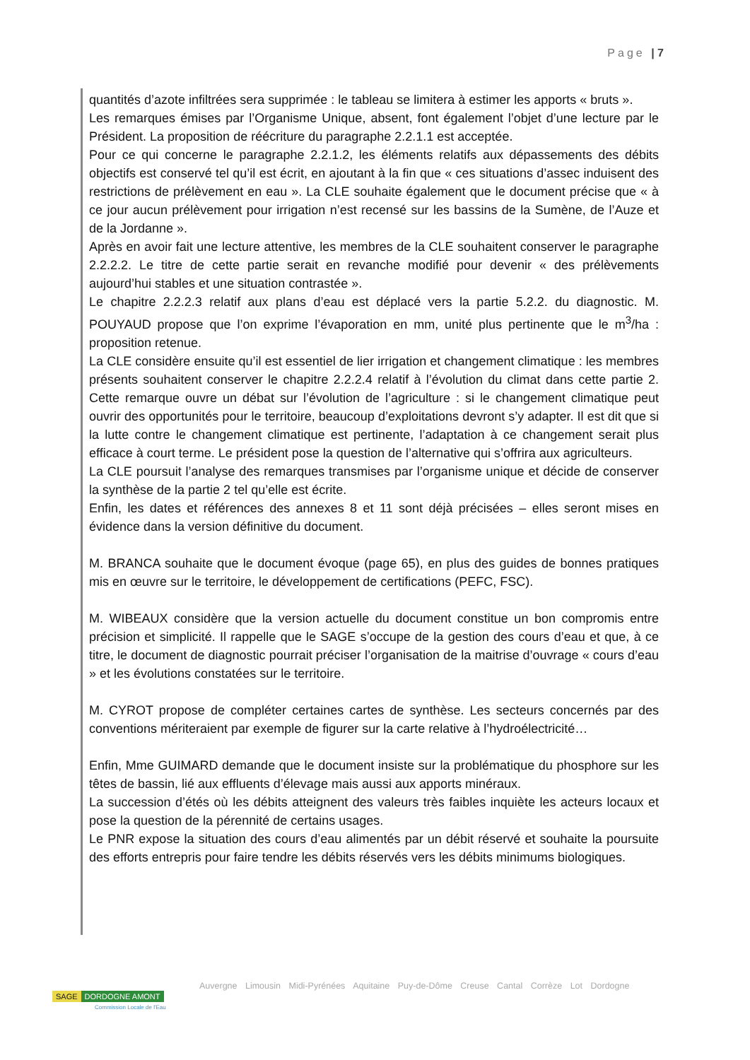Page | 7
quantités d’azote infiltrées sera supprimée : le tableau se limitera à estimer les apports « bruts ».
Les remarques émises par l’Organisme Unique, absent, font également l’objet d’une lecture par le Président. La proposition de réécriture du paragraphe 2.2.1.1 est acceptée.
Pour ce qui concerne le paragraphe 2.2.1.2, les éléments relatifs aux dépassements des débits objectifs est conservé tel qu’il est écrit, en ajoutant à la fin que « ces situations d’assec induisent des restrictions de prélèvement en eau ». La CLE souhaite également que le document précise que « à ce jour aucun prélèvement pour irrigation n’est recensé sur les bassins de la Sumène, de l’Auze et de la Jordanne ».
Après en avoir fait une lecture attentive, les membres de la CLE souhaitent conserver le paragraphe 2.2.2.2. Le titre de cette partie serait en revanche modifié pour devenir « des prélèvements aujourd’hui stables et une situation contrastée ».
Le chapitre 2.2.2.3 relatif aux plans d’eau est déplacé vers la partie 5.2.2. du diagnostic. M. POUYAUD propose que l’on exprime l’évaporation en mm, unité plus pertinente que le m<sup>3</sup>/ha : proposition retenue.
La CLE considère ensuite qu’il est essentiel de lier irrigation et changement climatique : les membres présents souhaitent conserver le chapitre 2.2.2.4 relatif à l’évolution du climat dans cette partie 2. Cette remarque ouvre un débat sur l’évolution de l’agriculture : si le changement climatique peut ouvrir des opportunités pour le territoire, beaucoup d’exploitations devront s’y adapter. Il est dit que si la lutte contre le changement climatique est pertinente, l’adaptation à ce changement serait plus efficace à court terme. Le président pose la question de l’alternative qui s’offrira aux agriculteurs.
La CLE poursuit l’analyse des remarques transmises par l’organisme unique et décide de conserver la synthèse de la partie 2 tel qu’elle est écrite.
Enfin, les dates et références des annexes 8 et 11 sont déjà précisées – elles seront mises en évidence dans la version définitive du document.
M. BRANCA souhaite que le document évoque (page 65), en plus des guides de bonnes pratiques mis en œuvre sur le territoire, le développement de certifications (PEFC, FSC).
M. WIBEAUX considère que la version actuelle du document constitue un bon compromis entre précision et simplicité. Il rappelle que le SAGE s’occupe de la gestion des cours d’eau et que, à ce titre, le document de diagnostic pourrait préciser l’organisation de la maitrise d’ouvrage « cours d’eau » et les évolutions constatées sur le territoire.
M. CYROT propose de compléter certaines cartes de synthèse. Les secteurs concernés par des conventions mériteraient par exemple de figurer sur la carte relative à l’hydroélectricité…
Enfin, Mme GUIMARD demande que le document insiste sur la problématique du phosphore sur les têtes de bassin, lié aux effluents d’élevage mais aussi aux apports minéraux.
La succession d’étés où les débits atteignent des valeurs très faibles inquiète les acteurs locaux et pose la question de la pérennité de certains usages.
Le PNR expose la situation des cours d’eau alimentés par un débit réservé et souhaite la poursuite des efforts entrepris pour faire tendre les débits réservés vers les débits minimums biologiques.
SAGE DORDOGNE AMONT
Commission Locale de l'Eau
Auvergne Limousin Midi-Pyrénées Aquitaine Puy-de-Dôme Creuse Cantal Corrèze Lot Dordogne